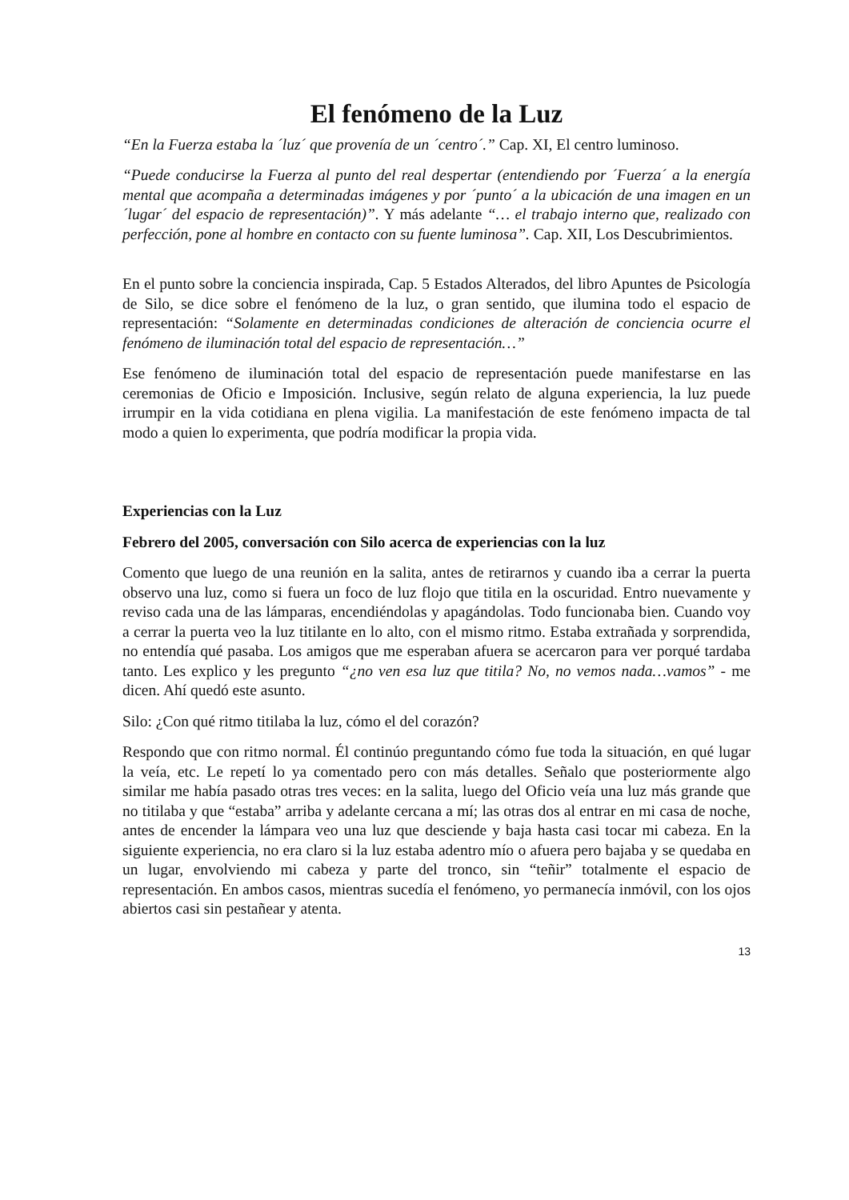El fenómeno de la Luz
“En la Fuerza estaba la ´luz´ que provenía de un ´centro´.” Cap. XI, El centro luminoso.
“Puede conducirse la Fuerza al punto del real despertar (entendiendo por ´Fuerza´ a la energía mental que acompaña a determinadas imágenes y por ´punto´ a la ubicación de una imagen en un ´lugar´ del espacio de representación)”. Y más adelante “… el trabajo interno que, realizado con perfección, pone al hombre en contacto con su fuente luminosa”. Cap. XII, Los Descubrimientos.
En el punto sobre la conciencia inspirada, Cap. 5 Estados Alterados, del libro Apuntes de Psicología de Silo, se dice sobre el fenómeno de la luz, o gran sentido, que ilumina todo el espacio de representación: “Solamente en determinadas condiciones de alteración de conciencia ocurre el fenómeno de iluminación total del espacio de representación…”
Ese fenómeno de iluminación total del espacio de representación puede manifestarse en las ceremonias de Oficio e Imposición. Inclusive, según relato de alguna experiencia, la luz puede irrumpir en la vida cotidiana en plena vigilia. La manifestación de este fenómeno impacta de tal modo a quien lo experimenta, que podría modificar la propia vida.
Experiencias con la Luz
Febrero del 2005, conversación con Silo acerca de experiencias con la luz
Comento que luego de una reunión en la salita, antes de retirarnos y cuando iba a cerrar la puerta observo una luz, como si fuera un foco de luz flojo que titila en la oscuridad. Entro nuevamente y reviso cada una de las lámparas, encendiéndolas y apagándolas. Todo funcionaba bien. Cuando voy a cerrar la puerta veo la luz titilante en lo alto, con el mismo ritmo. Estaba extrañada y sorprendida, no entendía qué pasaba. Los amigos que me esperaban afuera se acercaron para ver porqué tardaba tanto. Les explico y les pregunto “¿no ven esa luz que titila? No, no vemos nada…vamos” - me dicen. Ahí quedó este asunto.
Silo: ¿Con qué ritmo titilaba la luz, cómo el del corazón?
Respondo que con ritmo normal. Él continúo preguntando cómo fue toda la situación, en qué lugar la veía, etc. Le repetí lo ya comentado pero con más detalles. Señalo que posteriormente algo similar me había pasado otras tres veces: en la salita, luego del Oficio veía una luz más grande que no titilaba y que “estaba” arriba y adelante cercana a mí; las otras dos al entrar en mi casa de noche, antes de encender la lámpara veo una luz que desciende y baja hasta casi tocar mi cabeza. En la siguiente experiencia, no era claro si la luz estaba adentro mío o afuera pero bajaba y se quedaba en un lugar, envolviendo mi cabeza y parte del tronco, sin “teñir” totalmente el espacio de representación. En ambos casos, mientras sucedía el fenómeno, yo permanecía inmóvil, con los ojos abiertos casi sin pestañear y atenta.
13